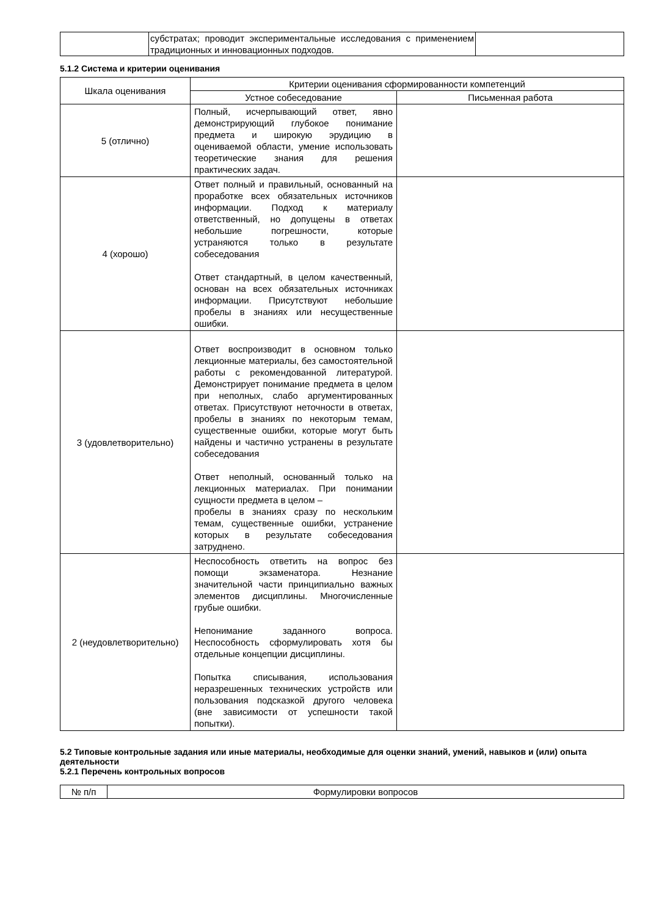| | субстратах; проводит экспериментальные исследования с применением традиционных и инновационных подходов. | |
5.1.2 Система и критерии оценивания
| Шкала оценивания | Критерии оценивания сформированности компетенций | |
| --- | --- | --- |
| | Устное собеседование | Письменная работа |
| 5 (отлично) | Полный, исчерпывающий ответ, явно демонстрирующий глубокое понимание предмета и широкую эрудицию в оцениваемой области, умение использовать теоретические знания для решения практических задач. | |
| 4 (хорошо) | Ответ полный и правильный, основанный на проработке всех обязательных источников информации. Подход к материалу ответственный, но допущены в ответах небольшие погрешности, которые устраняются только в результате собеседования Ответ стандартный, в целом качественный, основан на всех обязательных источниках информации. Присутствуют небольшие пробелы в знаниях или несущественные ошибки. | |
| 3 (удовлетворительно) | Ответ воспроизводит в основном только лекционные материалы, без самостоятельной работы с рекомендованной литературой. Демонстрирует понимание предмета в целом при неполных, слабо аргументированных ответах. Присутствуют неточности в ответах, пробелы в знаниях по некоторым темам, существенные ошибки, которые могут быть найдены и частично устранены в результате собеседования Ответ неполный, основанный только на лекционных материалах. При понимании сущности предмета в целом – пробелы в знаниях сразу по нескольким темам, существенные ошибки, устранение которых в результате собеседования затруднено. | |
| 2 (неудовлетворительно) | Неспособность ответить на вопрос без помощи экзаменатора. Незнание значительной части принципиально важных элементов дисциплины. Многочисленные грубые ошибки. Непонимание заданного вопроса. Неспособность сформулировать хотя бы отдельные концепции дисциплины. Попытка списывания, использования неразрешенных технических устройств или пользования подсказкой другого человека (вне зависимости от успешности такой попытки). | |
5.2 Типовые контрольные задания или иные материалы, необходимые для оценки знаний, умений, навыков и (или) опыта деятельности
5.2.1 Перечень контрольных вопросов
| № п/п | Формулировки вопросов |
| --- | --- |